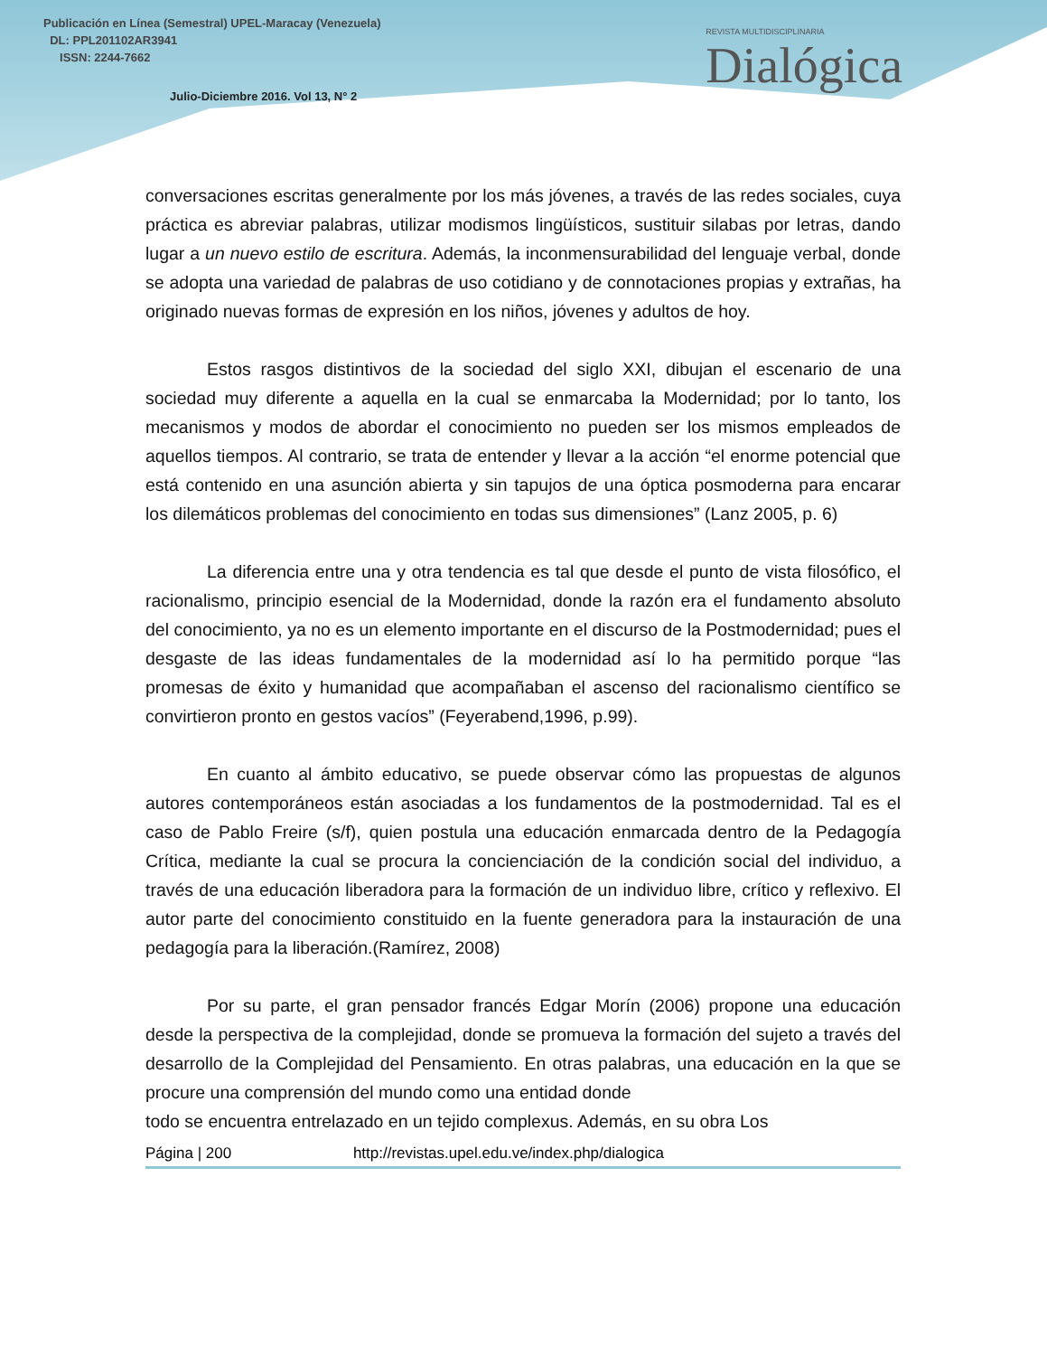Publicación en Línea (Semestral) UPEL-Maracay (Venezuela)
DL: PPL201102AR3941
ISSN: 2244-7662
Julio-Diciembre 2016. Vol 13, N° 2
REVISTA MULTIDISCIPLINARIA
Dialógica
conversaciones escritas generalmente por los más jóvenes, a través de las redes sociales, cuya práctica es abreviar palabras, utilizar modismos lingüísticos, sustituir silabas por letras, dando lugar a un nuevo estilo de escritura. Además, la inconmensurabilidad del lenguaje verbal, donde se adopta una variedad de palabras de uso cotidiano y de connotaciones propias y extrañas, ha originado nuevas formas de expresión en los niños, jóvenes y adultos de hoy.
Estos rasgos distintivos de la sociedad del siglo XXI, dibujan el escenario de una sociedad muy diferente a aquella en la cual se enmarcaba la Modernidad; por lo tanto, los mecanismos y modos de abordar el conocimiento no pueden ser los mismos empleados de aquellos tiempos. Al contrario, se trata de entender y llevar a la acción “el enorme potencial que está contenido en una asunción abierta y sin tapujos de una óptica posmoderna para encarar los dilemáticos problemas del conocimiento en todas sus dimensiones” (Lanz 2005, p. 6)
La diferencia entre una y otra tendencia es tal que desde el punto de vista filosófico, el racionalismo, principio esencial de la Modernidad, donde la razón era el fundamento absoluto del conocimiento, ya no es un elemento importante en el discurso de la Postmodernidad; pues el desgaste de las ideas fundamentales de la modernidad así lo ha permitido porque “las promesas de éxito y humanidad que acompañaban el ascenso del racionalismo científico se convirtieron pronto en gestos vacíos” (Feyerabend,1996, p.99).
En cuanto al ámbito educativo, se puede observar cómo las propuestas de algunos autores contemporáneos están asociadas a los fundamentos de la postmodernidad. Tal es el caso de Pablo Freire (s/f), quien postula una educación enmarcada dentro de la Pedagogía Crítica, mediante la cual se procura la concienciación de la condición social del individuo, a través de una educación liberadora para la formación de un individuo libre, crítico y reflexivo. El autor parte del conocimiento constituido en la fuente generadora para la instauración de una pedagogía para la liberación.(Ramírez, 2008)
Por su parte, el gran pensador francés Edgar Morín (2006) propone una educación desde la perspectiva de la complejidad, donde se promueva la formación del sujeto a través del desarrollo de la Complejidad del Pensamiento. En otras palabras, una educación en la que se procure una comprensión del mundo como una entidad donde
todo se encuentra entrelazado en un tejido complexus. Además, en su obra Los
Página | 200 http://revistas.upel.edu.ve/index.php/dialogica